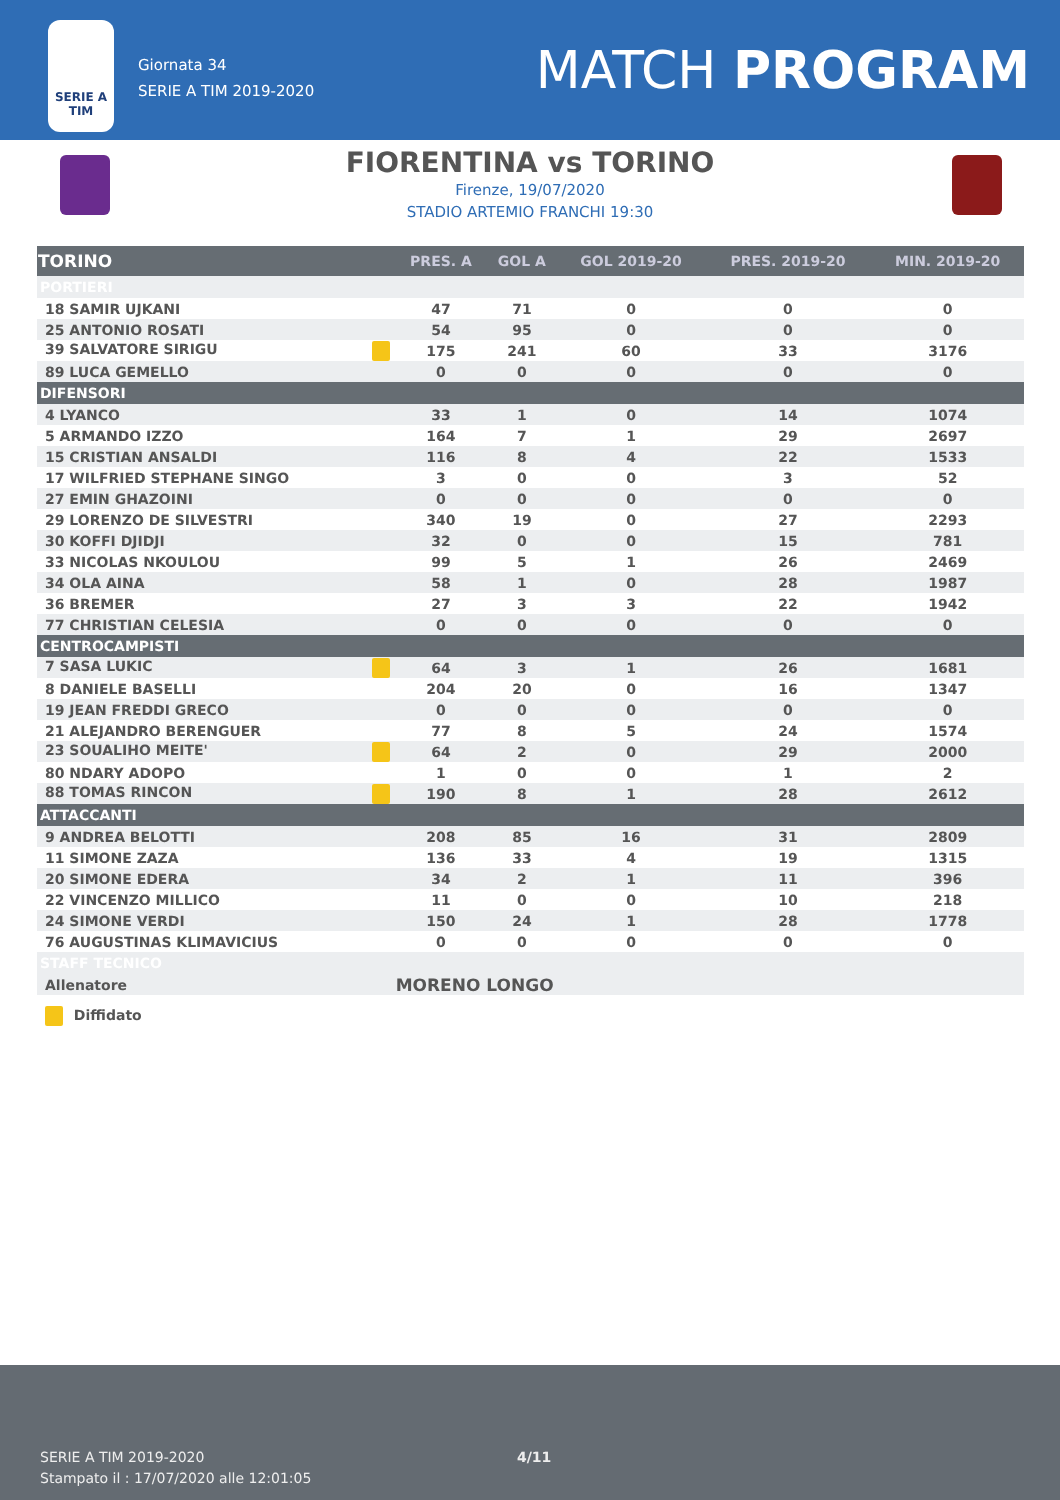SERIE A
TIM
Giornata 34
SERIE A TIM 2019-2020
MATCH PROGRAM
FIORENTINA vs TORINO
Firenze, 19/07/2020
STADIO ARTEMIO FRANCHI 19:30
| TORINO | PRES. A | GOL A | GOL 2019-20 | PRES. 2019-20 | MIN. 2019-20 |
| --- | --- | --- | --- | --- | --- |
| PORTIERI | | | | | |
| 18 SAMIR UJKANI | 47 | 71 | 0 | 0 | 0 |
| 25 ANTONIO ROSATI | 54 | 95 | 0 | 0 | 0 |
| 39 SALVATORE SIRIGU | 175 | 241 | 60 | 33 | 3176 |
| 89 LUCA GEMELLO | 0 | 0 | 0 | 0 | 0 |
| DIFENSORI | | | | | |
| 4 LYANCO | 33 | 1 | 0 | 14 | 1074 |
| 5 ARMANDO IZZO | 164 | 7 | 1 | 29 | 2697 |
| 15 CRISTIAN ANSALDI | 116 | 8 | 4 | 22 | 1533 |
| 17 WILFRIED STEPHANE SINGO | 3 | 0 | 0 | 3 | 52 |
| 27 EMIN GHAZOINI | 0 | 0 | 0 | 0 | 0 |
| 29 LORENZO DE SILVESTRI | 340 | 19 | 0 | 27 | 2293 |
| 30 KOFFI DJIDJI | 32 | 0 | 0 | 15 | 781 |
| 33 NICOLAS NKOULOU | 99 | 5 | 1 | 26 | 2469 |
| 34 OLA AINA | 58 | 1 | 0 | 28 | 1987 |
| 36 BREMER | 27 | 3 | 3 | 22 | 1942 |
| 77 CHRISTIAN CELESIA | 0 | 0 | 0 | 0 | 0 |
| CENTROCAMPISTI | | | | | |
| 7 SASA LUKIC | 64 | 3 | 1 | 26 | 1681 |
| 8 DANIELE BASELLI | 204 | 20 | 0 | 16 | 1347 |
| 19 JEAN FREDDI GRECO | 0 | 0 | 0 | 0 | 0 |
| 21 ALEJANDRO BERENGUER | 77 | 8 | 5 | 24 | 1574 |
| 23 SOUALIHO MEITE' | 64 | 2 | 0 | 29 | 2000 |
| 80 NDARY ADOPO | 1 | 0 | 0 | 1 | 2 |
| 88 TOMAS RINCON | 190 | 8 | 1 | 28 | 2612 |
| ATTACCANTI | | | | | |
| 9 ANDREA BELOTTI | 208 | 85 | 16 | 31 | 2809 |
| 11 SIMONE ZAZA | 136 | 33 | 4 | 19 | 1315 |
| 20 SIMONE EDERA | 34 | 2 | 1 | 11 | 396 |
| 22 VINCENZO MILLICO | 11 | 0 | 0 | 10 | 218 |
| 24 SIMONE VERDI | 150 | 24 | 1 | 28 | 1778 |
| 76 AUGUSTINAS KLIMAVICIUS | 0 | 0 | 0 | 0 | 0 |
| STAFF TECNICO | | | | | |
| Allenatore | MORENO LONGO | | | | |
| Diffidato | | | | | |
SERIE A TIM 2019-2020
Stampato il : 17/07/2020 alle 12:01:05
4/11